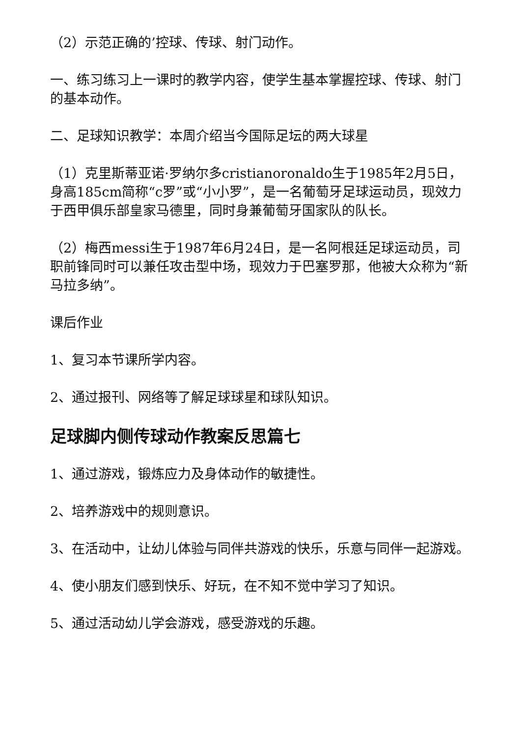（2）示范正确的’控球、传球、射门动作。
一、练习练习上一课时的教学内容，使学生基本掌握控球、传球、射门的基本动作。
二、足球知识教学：本周介绍当今国际足坛的两大球星
（1）克里斯蒂亚诺·罗纳尔多cristianoronaldo生于1985年2月5日，身高185cm简称“c罗”或“小小罗”，是一名葡萄牙足球运动员，现效力于西甲俱乐部皇家马德里，同时身兼葡萄牙国家队的队长。
（2）梅西messi生于1987年6月24日，是一名阿根廷足球运动员，司职前锋同时可以兼任攻击型中场，现效力于巴塞罗那，他被大众称为“新马拉多纳”。
课后作业
1、复习本节课所学内容。
2、通过报刊、网络等了解足球球星和球队知识。
足球脚内侧传球动作教案反思篇七
1、通过游戏，锻炼应力及身体动作的敏捷性。
2、培养游戏中的规则意识。
3、在活动中，让幼儿体验与同伴共游戏的快乐，乐意与同伴一起游戏。
4、使小朋友们感到快乐、好玩，在不知不觉中学习了知识。
5、通过活动幼儿学会游戏，感受游戏的乐趣。